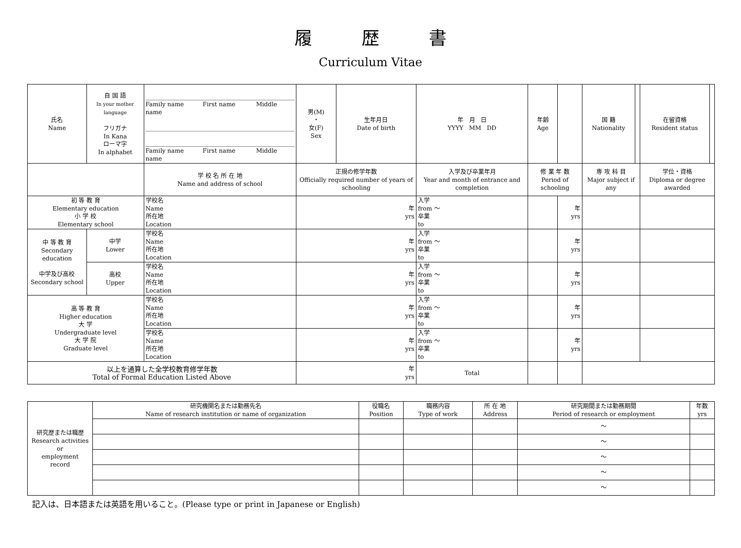履歴書
Curriculum Vitae
| 氏名 Name | 自 国 語 In your mother language フリガナ In Kana ローマ字 In alphabet | Family name First name Middle name Family name First name Middle name | 男(M) ・ 女(F) Sex | 生年月日 Date of birth | 年 月 日 YYYY MM DD | 年齢 Age | | 国 籍 Nationality | | 在留資格 Resident status | |
| | | 学 校 名 所 在 地 Name and address of school | 正規の修学年数 Officially required number of years of schooling | | 入学及び卒業年月 Year and month of entrance and completion | 修 業 年 数 Period of schooling | | 専 攻 科 目 Major subject if any | | 学位・資格 Diploma or degree awarded | |
| 初 等 教 育 Elementary education 小 学 校 Elementary school | | 学校名 Name 所在地 Location | 年 yrs | | 入学 from ～ 卒業 to | | 年 yrs | | | | |
| 中 等 教 育 Secondary education 中学及び高校 Secondary school | 中学 Lower | 学校名 Name 所在地 Location | 年 yrs | | 入学 from ～ 卒業 to | | 年 yrs | | | | |
| | 高校 Upper | 学校名 Name 所在地 Location | 年 yrs | | 入学 from ～ 卒業 to | | 年 yrs | | | | |
| 高 等 教 育 Higher education 大 学 Undergraduate level 大 学 院 Graduate level | | 学校名 Name 所在地 Location | 年 yrs | | 入学 from ～ 卒業 to | | 年 yrs | | | | |
| | | 学校名 Name 所在地 Location | 年 yrs | | 入学 from ～ 卒業 to | | 年 yrs | | | | |
| 以上を通算した全学校教育修学年数 Total of Formal Education Listed Above | | | 年 yrs | | Total | | | | | | |
| 研究歴または職歴 Research activities or employment record | 研究機関名または勤務先名 Name of research institution or name of organization | 役職名 Position | 職務内容 Type of work | 所 在 地 Address | 研究期間または勤務期間 Period of research or employment | 年数 yrs |
| | | | | | ～ | |
| | | | | | ～ | |
| | | | | | ～ | |
| | | | | | ～ | |
| | | | | | ～ | |
記入は、日本語または英語を用いること。(Please type or print in Japanese or English)